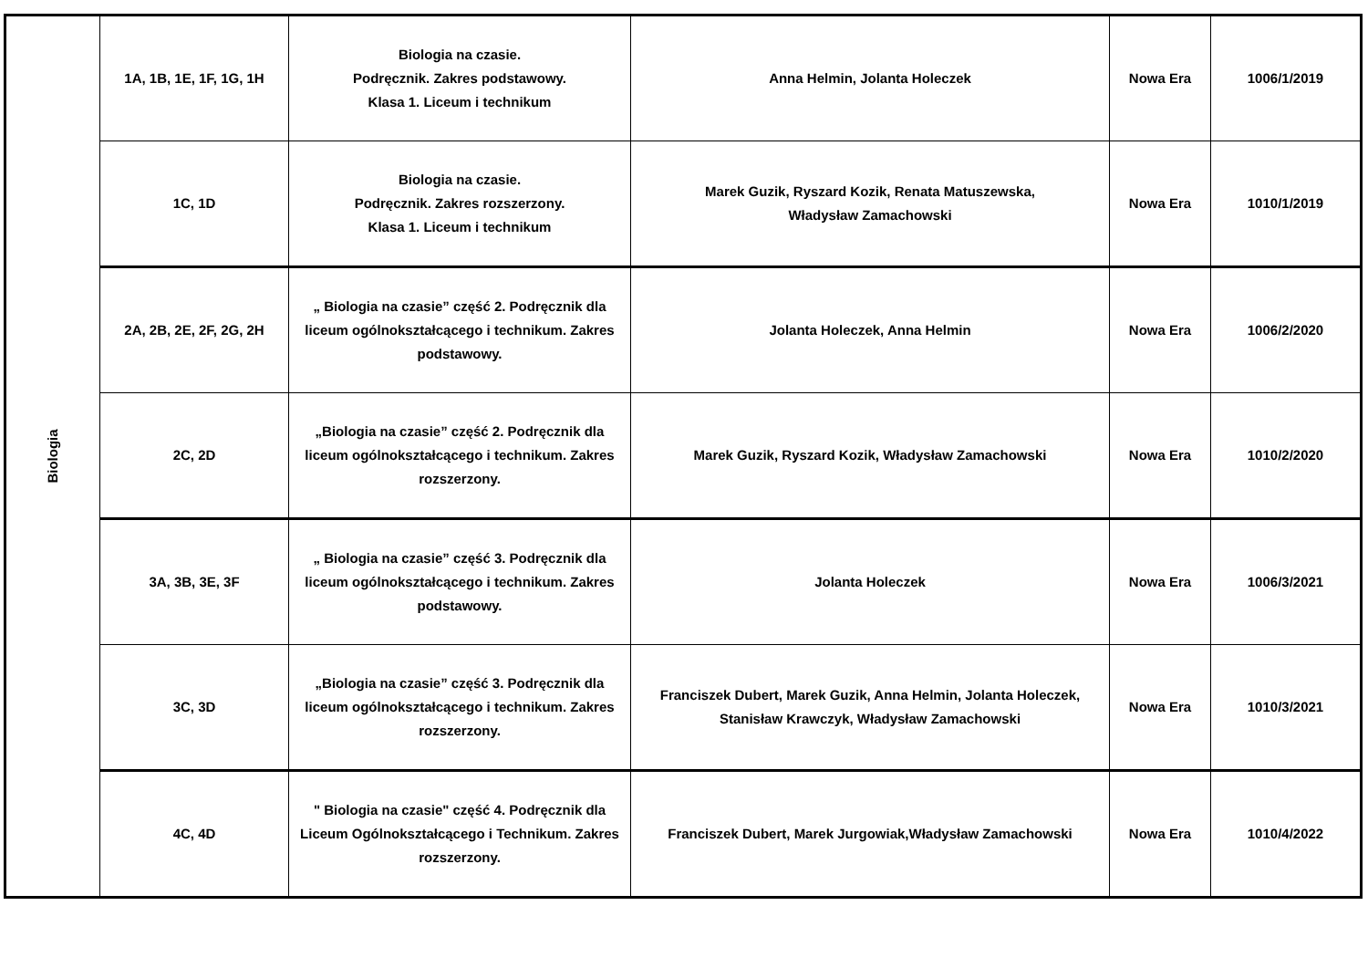| Biologia | 1A, 1B, 1E, 1F, 1G, 1H | Biologia na czasie. Podręcznik. Zakres podstawowy. Klasa 1. Liceum i technikum | Anna Helmin, Jolanta Holeczek | Nowa Era | 1006/1/2019 |
| | 1C, 1D | Biologia na czasie. Podręcznik. Zakres rozszerzony. Klasa 1. Liceum i technikum | Marek Guzik, Ryszard Kozik, Renata Matuszewska, Władysław Zamachowski | Nowa Era | 1010/1/2019 |
| | 2A, 2B, 2E, 2F, 2G, 2H | „ Biologia na czasie” część 2. Podręcznik dla liceum ogólnokształcącego i technikum. Zakres podstawowy. | Jolanta Holeczek, Anna Helmin | Nowa Era | 1006/2/2020 |
| | 2C, 2D | „Biologia na czasie” część 2. Podręcznik dla liceum ogólnokształcącego i technikum. Zakres rozszerzony. | Marek Guzik, Ryszard Kozik, Władysław Zamachowski | Nowa Era | 1010/2/2020 |
| | 3A, 3B, 3E, 3F | „ Biologia na czasie” część 3. Podręcznik dla liceum ogólnokształcącego i technikum. Zakres podstawowy. | Jolanta Holeczek | Nowa Era | 1006/3/2021 |
| | 3C, 3D | „Biologia na czasie” część 3. Podręcznik dla liceum ogólnokształcącego i technikum. Zakres rozszerzony. | Franciszek Dubert, Marek Guzik, Anna Helmin, Jolanta Holeczek, Stanisław Krawczyk, Władysław Zamachowski | Nowa Era | 1010/3/2021 |
| | 4C, 4D | " Biologia na czasie" część 4. Podręcznik dla Liceum Ogólnokształcącego i Technikum. Zakres rozszerzony. | Franciszek Dubert, Marek Jurgowiak,Władysław Zamachowski | Nowa Era | 1010/4/2022 |